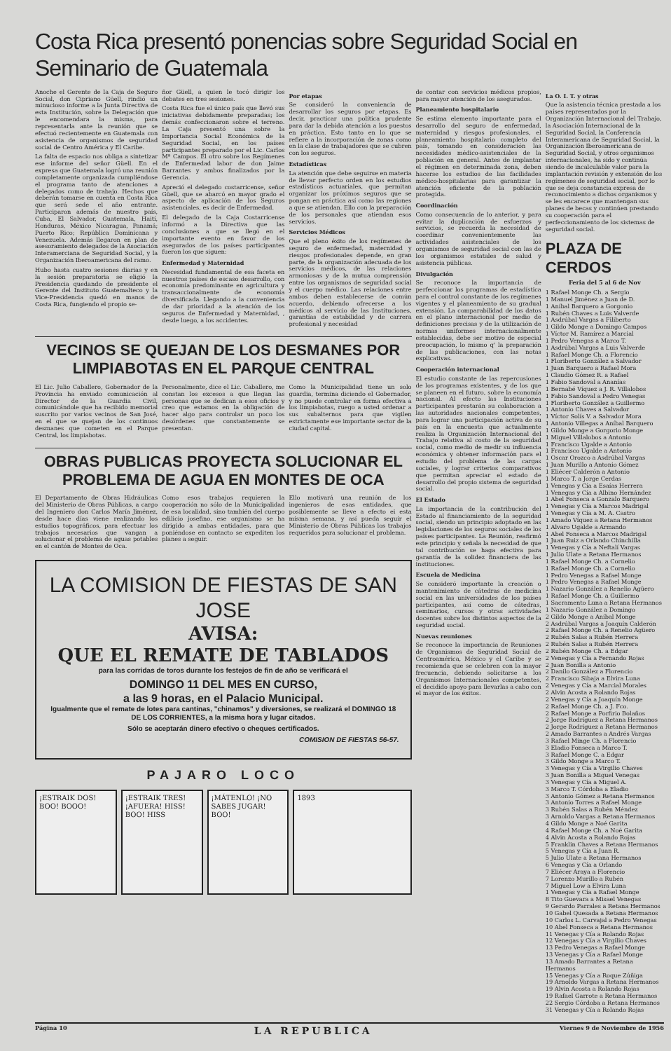Costa Rica presentó ponencias sobre Seguridad Social en Seminario de Guatemala
Anoche el Gerente de la Caja de Seguro Social, don Cipriano Güell, rindió un minucioso informe a la Junta Directiva de esta Institución, sobre la Delegación que le encomendara la misma, para representarla ante la reunión que se efectuó recientemente en Guatemala con asistencia de organismos de seguridad social de Centro América y El Caribe.
La falta de espacio nos obliga a sintetizar ese informe del señor Güell. En el expresa que Guatemala logró una reunión completamente organizada cumpliéndose el programa tanto de atenciones a delegados como de trabajo. Hechos que deberán tomarse en cuenta en Costa Rica que será sede el año entrante. Participaron además de nuestro país, Cuba, El Salvador, Guatemala, Haití, Honduras, México Nicaragua, Panamá; Puerto Rico; República Dominicana y Venezuela. Además llegaron en plan de asesoramiento delegados de la Asociación Interamerciana de Seguridad Social, y la Organización Iberoamericana del ramo.
Hubo hasta cuatro sesiones diarias y en la sesión preparatoria se eligió la Presidencia quedando de presidente el Gerente del Instituto Guatemalteco y la Vice-Presidencia quedó en manos de Costa Rica, fungiendo el propio se-
ñor Güell, a quien le tocó dirigir los debates en tres sesiones.
Costa Rica fue el único país que llevó sus iniciativas debidamente preparadas; los demás confeccionaron sobre el terreno. La Caja presentó una sobre la Importancia Social Económica de la Seguridad Social, en los países participantes preparado por el Lic. Carlos Mª Campos. El otro sobre los Regímenes de Enfermedad labor de don Jaime Barrantes y ambos finalizados por la Gerencia.
Apreció el delegado costarricense, señor Güell, que se abarcó en mayor grado el aspecto de aplicación de los Seguros asistenciales, es decir de Enfermedad.
El delegado de la Caja Costarricense informó a la Directiva que las conclusiones a que se llegó en el importante evento en favor de los asegurados de los países participantes fueron los que siguen:
Enfermedad y Maternidad
Necesidad fundamental de esa faceta en nuestros países de escaso desarrollo, con economía predominante en agricultura y transaccionalmente de economía diversificada. Llegando a la conveniencia de dar prioridad a la atención de los seguros de Enfermedad y Maternidad, , desde luego, a los accidentes.
Por etapas
Se consideró la conveniencia de desarrollar los seguros por etapas. Es decir, practicar una política prudente para dar la debida atención a los puestos en práctica. Esto tanto en lo que se refiere a la incorporación de zonas como en la clase de trabajadores que se cubren con los seguros.
Estadísticas
La atención que debe seguirse en materia de llevar perfecto orden en los estudios estadísticos actuariales, que permitan organizar los próximos seguros que se pongan en práctica así como las regiones a que se atiendan. Ello con la preparación de los personales que atiendan esos servicios.
Servicios Médicos
Que el pleno éxito de los regímenes de seguro de enfermedad, maternidad y riesgos profesionales depende, en gran parte, de la organización adecuada de los servicios médicos, de las relaciones armoniosas y de la mutua comprensión entre los organismos de seguridad social y el cuerpo médico. Las relaciones entre ambos deben establecerse de común acuerdo, debiendo ofrecerse a los médicos al servicio de las Instituciones, garantías de estabilidad y de carrera profesional y necesidad
VECINOS SE QUEJAN DE LOS DESMANES POR LIMPIABOTAS EN EL PARQUE CENTRAL
El Lic. Julio Caballero, Gobernador de la Provincia ha enviado comunicación al Director de la Guardia Civil, comunicándole que ha recibido memorial suscrito por varios vecinos de San José, en el que se quejan de los continuos desmanes que cometen en el Parque Central, los limpiabotas.
Personalmente, dice el Lic. Caballero, me constan los excesos a que llegan las personas que se dedican a esos oficios y creo que estamos en la obligación de hacer algo para controlar un poco los desórdenes que constantemente se presentan.
Como la Municipalidad tiene un solo guardia, termina diciendo el Gobernador, y no puede controlar en forma efectiva a los limpiabotas, ruego a usted ordenar a sus subalternos para que vigilen estrictamente ese importante sector de la ciudad capital.
OBRAS PUBLICAS PROYECTA SOLUCIONAR EL PROBLEMA DE AGUA EN MONTES DE OCA
El Departamento de Obras Hidráulicas del Ministerio de Obras Públicas, a cargo del Ingeniero don Carlos María Jiménez, desde hace días viene realizando los estudios topográficos, para efectuar los trabajos necesarios que vangan a solucionar el problema de aguas potables en el cantón de Montes de Oca.
Como esos trabajos requieren la cooperación no sólo de la Municipalidad de esa localidad, sino también del cuerpo edilicio josefino, ese organismo se ha dirigido a ambas entidades, para que poniéndose en contacto se expediten los planes a seguir.
Ello motivará una reunión de los ingenieros de esas entidades, que posiblemente se lleve a efecto ei esta misma semana, y así pueda seguir el Ministerio de Obras Públicas los trabajos requeridos para solucionar el problema.
LA COMISION DE FIESTAS DE SAN JOSE
AVISA:
QUE EL REMATE DE TABLADOS
para las corridas de toros durante los festejos de fin de año se verificará el
DOMINGO 11 DEL MES EN CURSO,
a las 9 horas, en el Palacio Municipal.
Igualmente que el remate de lotes para cantinas, "chinamos" y diversiones, se realizará el DOMINGO 18 DE LOS CORRIENTES, a la misma hora y lugar citados.
Sólo se aceptarán dinero efectivo o cheques certificados.
COMISION DE FIESTAS 56-57.
PAJARO LOCO
¡ESTRAIK DOS! BOO! BOOO! ¡ESTRAIK TRES! ¡AFUERA! HISS! BOO! HISS
¡MÁTENLO! ¡NO SABES JUGAR! BOO!
1893
de contar con servicios médicos propios, para mayor atención de los asegurados.
Planeamiento hospitalario
Se estima elemento importante para el desarrollo del seguro de enfermedad, maternidad y riesgos profesionales, el planeamiento hospitalario completo del país, tomando en consideración las necesidades médico-asistenciales de la población en general. Antes de implantar el régimen en determinada zona, deben hacerse los estudios de las facilidades médico-hospitalarias para garantizar la atención eficiente de la población protegida.
Coordinación
Como consecuencia de lo anterior, y para evitar la duplicación de esfuerzos y servicios, se recuerda la necesidad de coordinar convenientemente las actividades asistenciales de los organismos de seguridad social con las de los organismos estatales de salud y asistencia públicas.
Divulgación
Se reconoce la importancia de perfeccionar los programas de estadística para el control constante de los regímenes vigentes y el planeamiento de su gradual extensión. La comparabilidad de los datos en el plano internacional por medio de definiciones precisas y de la utilización de normas uniformes internacionalmente establecidas, debe ser motivo de especial preocupación, lo mismo q' la preparación de las publicaciones, con las notas explicativas.
Cooperación internacional
El estudio constante de las repercusiones de los programas existentes, y de los que se planeen en el futuro, sobre la economía nacional. Al efecto las Instituciones participantes prestarán su colaboración a las autoridades nacionales competentes, para lograr una participación activa de su país en la encuesta que actualmente realiza la Organización Internacional del Trabajo relativa al costo de la seguridad social, como medio de medir su influencia económica y obtener información para el estudio del problema de las cargas sociales, y lograr criterios comparativos que permitan apreciar el estado de desarrollo del propio sistema de seguridad social.
El Estado
La importancia de la contribución del Estado al financiamiento de la seguridad social, siendo un principio adoptado en las legislaciones de los seguros sociales de los países participantes. La Reunión, reafirmó este principio y señala la necesidad de que tal contribución se haga efectiva para garantía de la solidez financiera de las instituciones.
Escuela de Medicina
Se consideró importante la creación o mantenimiento de cátedras de medicina social en las universidades de los países participantes, así como de cátedras, seminarios, cursos y otras actividades docentes sobre los distintos aspectos de la seguridad social.
Nuevas reuniones
Se reconoce la importancia de Reuniones de Organismos de Seguridad Social de Centroamérica, México y el Caribe y se recomienda que se celebren con la mayor frecuencia, debiendo solicitarse a los Organismos Internacionales competentes, el decidido apoyo para llevarlas a cabo con el mayor de los éxitos.
La O. I. T. y otras
Que la asistencia técnica prestada a los países representados por la Organización Internacional del Trabajo, la Asociación Internacional de la Seguridad Social, la Conferencia Interamericana de Seguridad Social, la Organización Iberoamericana de Seguridad Social, y otros organismos internacionales, ha sido y continúa siendo de incalculable valor para la implantación revisión y extensión de los regímenes de seguridad social, por lo que se deja constancia expresa de reconocimiento a dichos organismos y se les encarece que mantengan sus planes de becas y continúen prestando su cooperación para el perfeccionamiento de los sistemas de seguridad social.
PLAZA DE CERDOS
Feria del 5 al 6 de Nov
1 Rafael Monge Ch. a Sergio
1 Manuel Jiménez a Juan de D.
1 Aníbal Barquero a Gorgonio
1 Rubén Chaves a Luis Valverde
1 Asdrúbal Vargas a Filiberto
1 Gildo Monge a Domingo Campos
1 Víctor M. Ramírez a Marcial
1 Pedro Venegas a Marco T.
1 Asdrúbal Vargas a Luis Valverde
1 Rafael Monge Ch. a Florencio
1 Floriberto González a Salvador
1 Juan Barquero a Rafael Mora
1 Claudio Gómez R. a Rafael
1 Fabio Sandoval a Ananías
1 Bernabé Víquez a J. R. Villalobos
1 Fabio Sandoval a Pedro Venegas
1 Floriberto González a Guillermo
1 Antonio Chaves a Salvador
1 Víctor Solís V. a Salvador Mora
1 Antonio Villegas a Aníbal Barquero
1 Gildo Monge a Gorgorio Monge
1 Miguel Villalobos a Antonio
1 Francisco Ugalde a Antonio
1 Francisco Ugalde a Antonio
1 Oscar Orozco a Asdrúbal Vargas
1 Juan Murillo a Antonio Gómez
1 Eliécer Calderón a Antonio
1 Marco T. a Jorge Cerdas
1 Venegas y Cía a Esaías Herrera
1 Venegas y Cía a Albino Hernández
1 Abel Fonseca a Gonzalo Barquero
1 Venegas y Cía a Marcos Madrigal
1 Venegas y Cía a M. A. Castro
1 Amado Víquez a Retana Hermanos
1 Alvaro Ugalde a Armando
1 Abel Fonseca a Marcos Madrigal
1 Juan Ruiz a Orlando Chinchilla
1 Venegas y Cía a Neftalí Vargas
1 Julio Ulate a Retana Hermanos
1 Rafael Monge Ch. a Cornelio
1 Rafael Monge Ch. a Cornelio
1 Pedro Venegas a Rafael Monge
1 Pedro Venegas a Rafael Monge
1 Nazario González a Renelio Agüero
1 Rafael Monge Ch. a Guillermo
1 Sacramento Luna a Retana Hermanos
1 Nazario González a Domingo
2 Gildo Monge a Aníbal Monge
2 Asdrúbal Vargas a Joaquín Calderón
2 Rafael Monge Ch. a Renelio Agüero
2 Rubén Salas a Rubén Herrera
2 Rubén Salas a Rubén Herrera
2 Rubén Monge Ch. a Edgar
2 Venegas y Cía a Fernando Rojas
2 Juan Bonilla a Antonio
2 Danilo González a Florencio
2 Francisco Sibaja a Elvira Luna
2 Venegas y Cía a Marcial Morales
2 Alvin Acosta a Rolando Rojas
2 Venegas y Cía a Joaquín Monge
2 Rafael Monge Ch. a J. Fco.
2 Rafael Monge a Porfirio Bolaños
2 Jorge Rodríguez a Retana Hermanos
2 Jorge Rodríguez a Retana Hermanos
2 Amado Barrantes a Andrés Vargas
3 Rafael Minge Ch. a Florencio
3 Eladio Fonseca a Marco T.
3 Rafael Monge C. a Edgar
3 Gildo Monge a Marco T.
3 Venegas y Cía a Virgilio Chaves
3 Juan Bonilla a Miguel Venegas
3 Venegas y Cía a Miguel A.
3 Marco T. Córdoba a Eladio
3 Antonio Gómez a Retana Hermanos
3 Antonio Torres a Rafael Monge
3 Rubén Salas a Rubén Méndez
3 Arnoldo Vargas a Retana Hermanos
4 Gildo Monge a Noé Garita
4 Rafael Monge Ch. a Noé Garita
4 Alvin Acosta a Rolando Rojas
5 Franklin Chaves a Retana Hermanos
5 Venegas y Cía a Juan R.
5 Julio Ulate a Retana Hermanos
6 Venegas y Cía a Orlando
7 Eliécer Araya a Florencio
7 Lorenzo Murillo a Rubén
7 Miguel Low a Elvira Luna
1 Venegas y Cía a Rafael Monge
8 Tito Guevara a Misael Venegas
9 Gerardo Parrales a Retana Hermanos
10 Gabel Quesada a Retana Hermanos
10 Carlos L. Carvajal a Pedro Venegas
10 Abel Fonseca a Retana Hermanos
11 Venegas y Cía a Rolando Rojas
12 Venegas y Cía a Virgilio Chaves
13 Pedro Venegas a Rafael Monge
13 Venegas y Cía a Rafael Monge
13 Amado Barrantes a Retana Hermanos
15 Venegas y Cía a Roque Zúñiga
19 Arnoldo Vargas a Retana Hermanos
19 Alvin Acosta a Rolando Rojas
19 Rafael Garrote a Retana Hermanos
22 Sergio Córdoba a Retana Hermanos
31 Venegas y Cía a Rolando Rojas
Página 10 LA REPUBLICA Viernes 9 de Noviembre de 1956